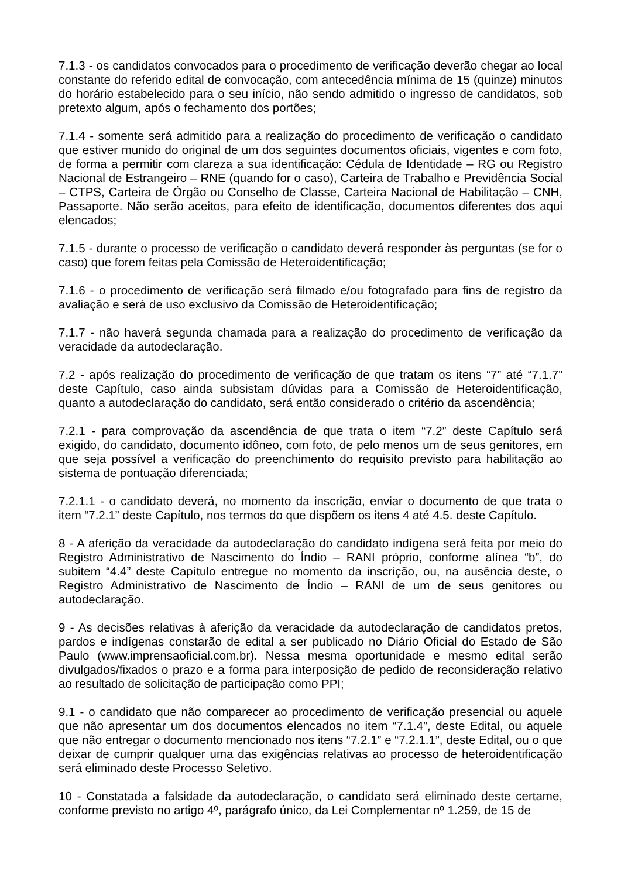7.1.3 - os candidatos convocados para o procedimento de verificação deverão chegar ao local constante do referido edital de convocação, com antecedência mínima de 15 (quinze) minutos do horário estabelecido para o seu início, não sendo admitido o ingresso de candidatos, sob pretexto algum, após o fechamento dos portões;
7.1.4 - somente será admitido para a realização do procedimento de verificação o candidato que estiver munido do original de um dos seguintes documentos oficiais, vigentes e com foto, de forma a permitir com clareza a sua identificação: Cédula de Identidade – RG ou Registro Nacional de Estrangeiro – RNE (quando for o caso), Carteira de Trabalho e Previdência Social – CTPS, Carteira de Órgão ou Conselho de Classe, Carteira Nacional de Habilitação – CNH, Passaporte. Não serão aceitos, para efeito de identificação, documentos diferentes dos aqui elencados;
7.1.5 - durante o processo de verificação o candidato deverá responder às perguntas (se for o caso) que forem feitas pela Comissão de Heteroidentificação;
7.1.6 - o procedimento de verificação será filmado e/ou fotografado para fins de registro da avaliação e será de uso exclusivo da Comissão de Heteroidentificação;
7.1.7 - não haverá segunda chamada para a realização do procedimento de verificação da veracidade da autodeclaração.
7.2 - após realização do procedimento de verificação de que tratam os itens “7” até “7.1.7” deste Capítulo, caso ainda subsistam dúvidas para a Comissão de Heteroidentificação, quanto a autodeclaração do candidato, será então considerado o critério da ascendência;
7.2.1 - para comprovação da ascendência de que trata o item “7.2” deste Capítulo será exigido, do candidato, documento idôneo, com foto, de pelo menos um de seus genitores, em que seja possível a verificação do preenchimento do requisito previsto para habilitação ao sistema de pontuação diferenciada;
7.2.1.1 - o candidato deverá, no momento da inscrição, enviar o documento de que trata o item “7.2.1” deste Capítulo, nos termos do que dispõem os itens 4 até 4.5. deste Capítulo.
8 - A aferição da veracidade da autodeclaração do candidato indígena será feita por meio do Registro Administrativo de Nascimento do Índio – RANI próprio, conforme alínea “b”, do subitem “4.4” deste Capítulo entregue no momento da inscrição, ou, na ausência deste, o Registro Administrativo de Nascimento de Índio – RANI de um de seus genitores ou autodeclaração.
9 - As decisões relativas à aferição da veracidade da autodeclaração de candidatos pretos, pardos e indígenas constarão de edital a ser publicado no Diário Oficial do Estado de São Paulo (www.imprensaoficial.com.br). Nessa mesma oportunidade e mesmo edital serão divulgados/fixados o prazo e a forma para interposição de pedido de reconsideração relativo ao resultado de solicitação de participação como PPI;
9.1 - o candidato que não comparecer ao procedimento de verificação presencial ou aquele que não apresentar um dos documentos elencados no item “7.1.4”, deste Edital, ou aquele que não entregar o documento mencionado nos itens “7.2.1” e “7.2.1.1”, deste Edital, ou o que deixar de cumprir qualquer uma das exigências relativas ao processo de heteroidentificação será eliminado deste Processo Seletivo.
10 - Constatada a falsidade da autodeclaração, o candidato será eliminado deste certame, conforme previsto no artigo 4º, parágrafo único, da Lei Complementar nº 1.259, de 15 de